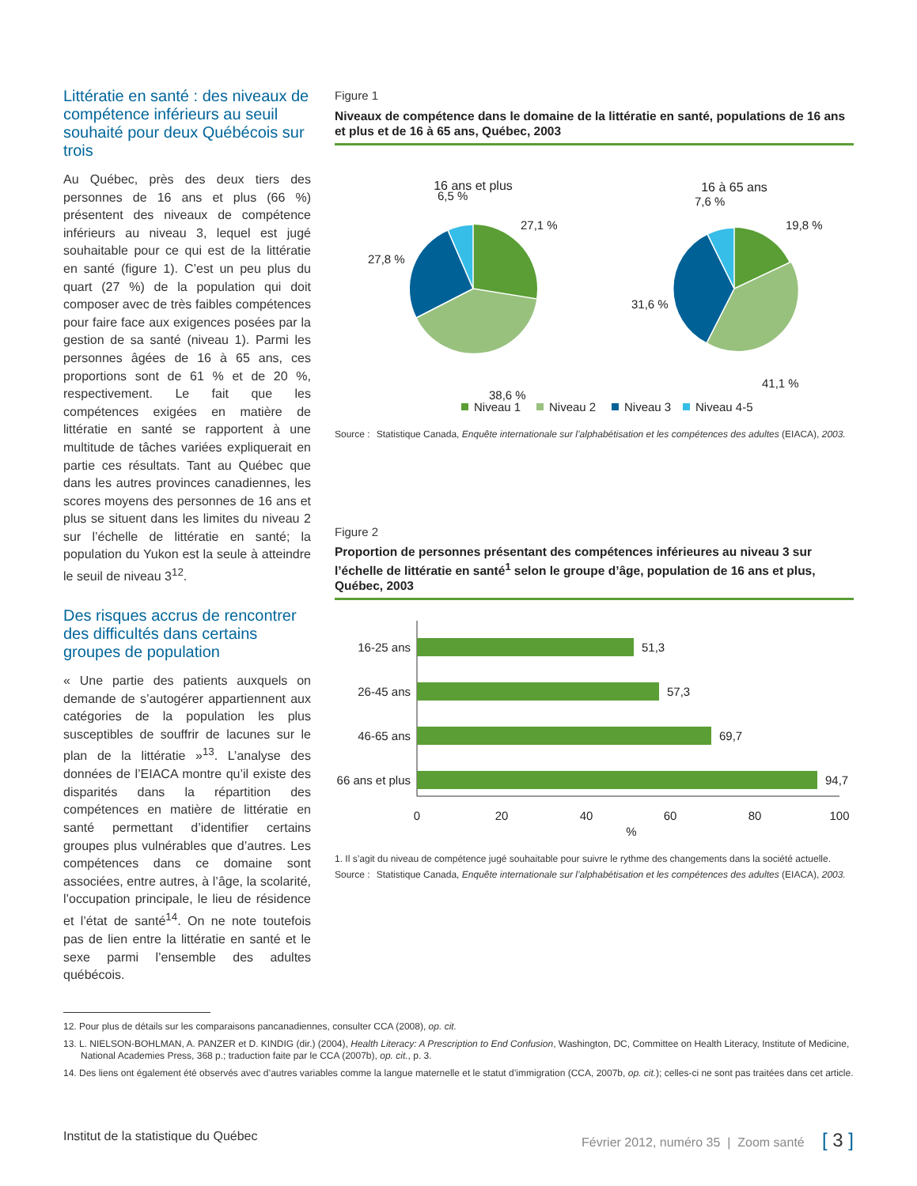Littératie en santé : des niveaux de compétence inférieurs au seuil souhaité pour deux Québécois sur trois
Au Québec, près des deux tiers des personnes de 16 ans et plus (66 %) présentent des niveaux de compétence inférieurs au niveau 3, lequel est jugé souhaitable pour ce qui est de la littératie en santé (figure 1). C’est un peu plus du quart (27 %) de la population qui doit composer avec de très faibles compétences pour faire face aux exigences posées par la gestion de sa santé (niveau 1). Parmi les personnes âgées de 16 à 65 ans, ces proportions sont de 61 % et de 20 %, respectivement. Le fait que les compétences exigées en matière de littératie en santé se rapportent à une multitude de tâches variées expliquerait en partie ces résultats. Tant au Québec que dans les autres provinces canadiennes, les scores moyens des personnes de 16 ans et plus se situent dans les limites du niveau 2 sur l’échelle de littératie en santé; la population du Yukon est la seule à atteindre le seuil de niveau 3<sup>12</sup>.
Des risques accrus de rencontrer des difficultés dans certains groupes de population
« Une partie des patients auxquels on demande de s’autogérer appartiennent aux catégories de la population les plus susceptibles de souffrir de lacunes sur le plan de la littératie »<sup>13</sup>. L’analyse des données de l’EIACA montre qu’il existe des disparités dans la répartition des compétences en matière de littératie en santé permettant d’identifier certains groupes plus vulnérables que d’autres. Les compétences dans ce domaine sont associées, entre autres, à l’âge, la scolarité, l’occupation principale, le lieu de résidence et l’état de santé<sup>14</sup>. On ne note toutefois pas de lien entre la littératie en santé et le sexe parmi l’ensemble des adultes québécois.
Figure 1
Niveaux de compétence dans le domaine de la littératie en santé, populations de 16 ans et plus et de 16 à 65 ans, Québec, 2003
16 ans et plus
16 à 65 ans
27,1 %
38,6 %
27,8 %
6,5 %
19,8 %
41,1 %
31,6 %
7,6 %
Niveau 1
Niveau 2
Niveau 3
Niveau 4-5
Source : Statistique Canada, Enquête internationale sur l’alphabétisation et les compétences des adultes (EIACA), 2003.
Figure 2
Proportion de personnes présentant des compétences inférieures au niveau 3 sur l’échelle de littératie en santé<sup>1</sup> selon le groupe d’âge, population de 16 ans et plus, Québec, 2003
16-25 ans
51,3
26-45 ans
57,3
46-65 ans
69,7
66 ans et plus
94,7
0
20
40
60
80
100
%
1. Il s’agit du niveau de compétence jugé souhaitable pour suivre le rythme des changements dans la société actuelle.
Source : Statistique Canada, Enquête internationale sur l’alphabétisation et les compétences des adultes (EIACA), 2003.
12. Pour plus de détails sur les comparaisons pancanadiennes, consulter CCA (2008), op. cit.
13. L. NIELSON-BOHLMAN, A. PANZER et D. KINDIG (dir.) (2004), Health Literacy: A Prescription to End Confusion, Washington, DC, Committee on Health Literacy, Institute of Medicine, National Academies Press, 368 p.; traduction faite par le CCA (2007b), op. cit., p. 3.
14. Des liens ont également été observés avec d’autres variables comme la langue maternelle et le statut d’immigration (CCA, 2007b, op. cit.); celles-ci ne sont pas traitées dans cet article.
Institut de la statistique du Québec Février 2012, numéro 35 | Zoom santé [ 3 ]